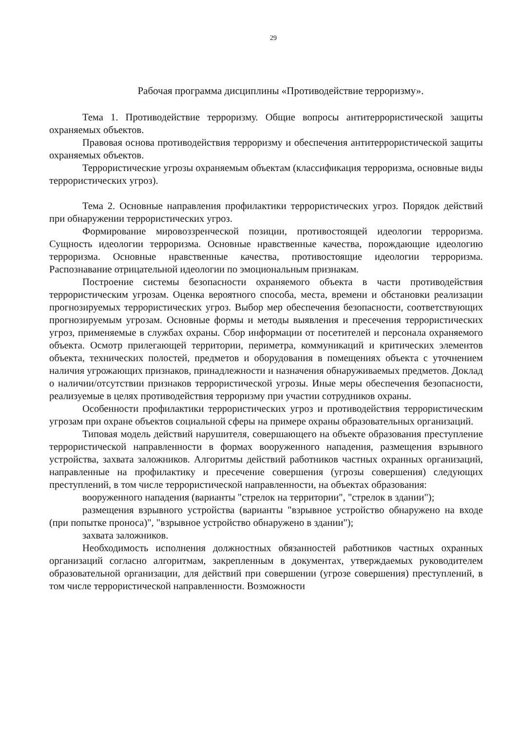29
Рабочая программа дисциплины «Противодействие терроризму».
Тема 1. Противодействие терроризму. Общие вопросы антитеррористической защиты охраняемых объектов.
Правовая основа противодействия терроризму и обеспечения антитеррористической защиты охраняемых объектов.
Террористические угрозы охраняемым объектам (классификация терроризма, основные виды террористических угроз).
Тема 2. Основные направления профилактики террористических угроз. Порядок действий при обнаружении террористических угроз.
Формирование мировоззренческой позиции, противостоящей идеологии терроризма. Сущность идеологии терроризма. Основные нравственные качества, порождающие идеологию терроризма. Основные нравственные качества, противостоящие идеологии терроризма. Распознавание отрицательной идеологии по эмоциональным признакам.
Построение системы безопасности охраняемого объекта в части противодействия террористическим угрозам. Оценка вероятного способа, места, времени и обстановки реализации прогнозируемых террористических угроз. Выбор мер обеспечения безопасности, соответствующих прогнозируемым угрозам. Основные формы и методы выявления и пресечения террористических угроз, применяемые в службах охраны. Сбор информации от посетителей и персонала охраняемого объекта. Осмотр прилегающей территории, периметра, коммуникаций и критических элементов объекта, технических полостей, предметов и оборудования в помещениях объекта с уточнением наличия угрожающих признаков, принадлежности и назначения обнаруживаемых предметов. Доклад о наличии/отсутствии признаков террористической угрозы. Иные меры обеспечения безопасности, реализуемые в целях противодействия терроризму при участии сотрудников охраны.
Особенности профилактики террористических угроз и противодействия террористическим угрозам при охране объектов социальной сферы на примере охраны образовательных организаций.
Типовая модель действий нарушителя, совершающего на объекте образования преступление террористической направленности в формах вооруженного нападения, размещения взрывного устройства, захвата заложников. Алгоритмы действий работников частных охранных организаций, направленные на профилактику и пресечение совершения (угрозы совершения) следующих преступлений, в том числе террористической направленности, на объектах образования:
вооруженного нападения (варианты "стрелок на территории", "стрелок в здании");
размещения взрывного устройства (варианты "взрывное устройство обнаружено на входе (при попытке проноса)", "взрывное устройство обнаружено в здании");
захвата заложников.
Необходимость исполнения должностных обязанностей работников частных охранных организаций согласно алгоритмам, закрепленным в документах, утверждаемых руководителем образовательной организации, для действий при совершении (угрозе совершения) преступлений, в том числе террористической направленности. Возможности